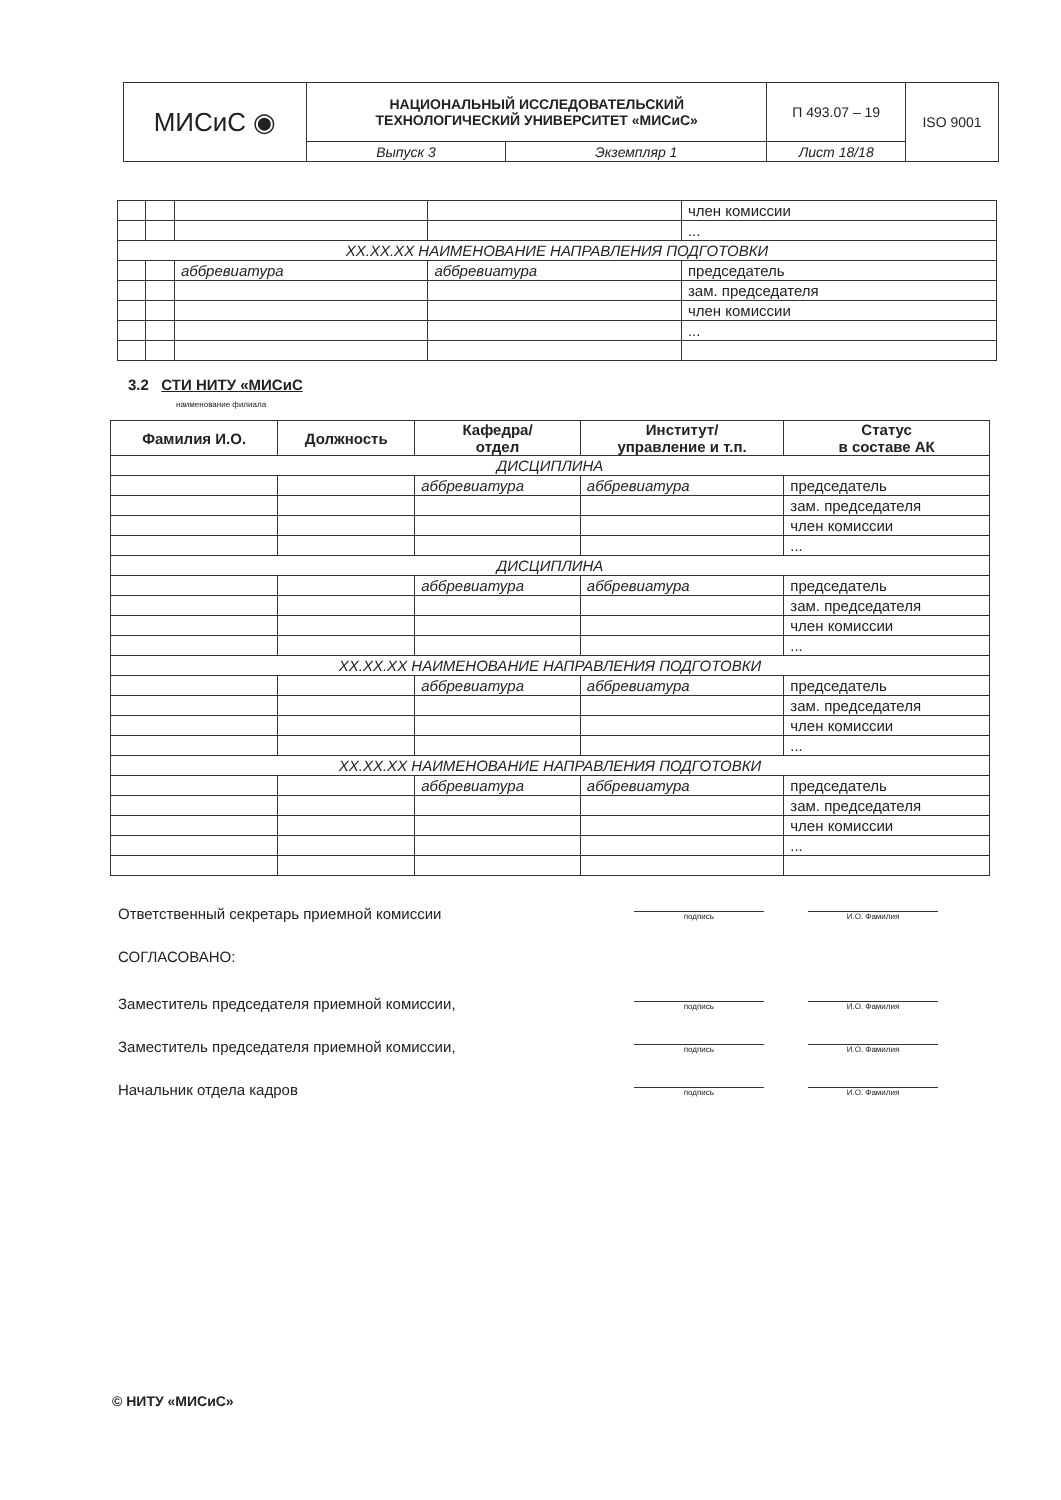| МИСиС ◉ | НАЦИОНАЛЬНЫЙ ИССЛЕДОВАТЕЛЬСКИЙ ТЕХНОЛОГИЧЕСКИЙ УНИВЕРСИТЕТ «МИСиС» | | П 493.07 – 19 | ISO 9001 |
| | Выпуск 3 | Экземпляр 1 | Лист 18/18 | |
| | | | | член комиссии |
| | | | | ... |
| XX.XX.XX НАИМЕНОВАНИЕ НАПРАВЛЕНИЯ ПОДГОТОВКИ | | | | |
| | | аббревиатура | аббревиатура | председатель |
| | | | | зам. председателя |
| | | | | член комиссии |
| | | | | ... |
3.2 СТИ НИТУ «МИСиС
наименование филиала
| Фамилия И.О. | Должность | Кафедра/ отдел | Институт/ управление и т.п. | Статус в составе АК |
| --- | --- | --- | --- | --- |
| ДИСЦИПЛИНА | | | | |
| | | аббревиатура | аббревиатура | председатель |
| | | | | зам. председателя |
| | | | | член комиссии |
| | | | | ... |
| ДИСЦИПЛИНА | | | | |
| | | аббревиатура | аббревиатура | председатель |
| | | | | зам. председателя |
| | | | | член комиссии |
| | | | | ... |
| XX.XX.XX НАИМЕНОВАНИЕ НАПРАВЛЕНИЯ ПОДГОТОВКИ | | | | |
| | | аббревиатура | аббревиатура | председатель |
| | | | | зам. председателя |
| | | | | член комиссии |
| | | | | ... |
| XX.XX.XX НАИМЕНОВАНИЕ НАПРАВЛЕНИЯ ПОДГОТОВКИ | | | | |
| | | аббревиатура | аббревиатура | председатель |
| | | | | зам. председателя |
| | | | | член комиссии |
| | | | | ... |
Ответственный секретарь приемной комиссии подпись И.О. Фамилия
СОГЛАСОВАНО:
Заместитель председателя приемной комиссии, подпись И.О. Фамилия
Заместитель председателя приемной комиссии, подпись И.О. Фамилия
Начальник отдела кадров подпись И.О. Фамилия
© НИТУ «МИСиС»